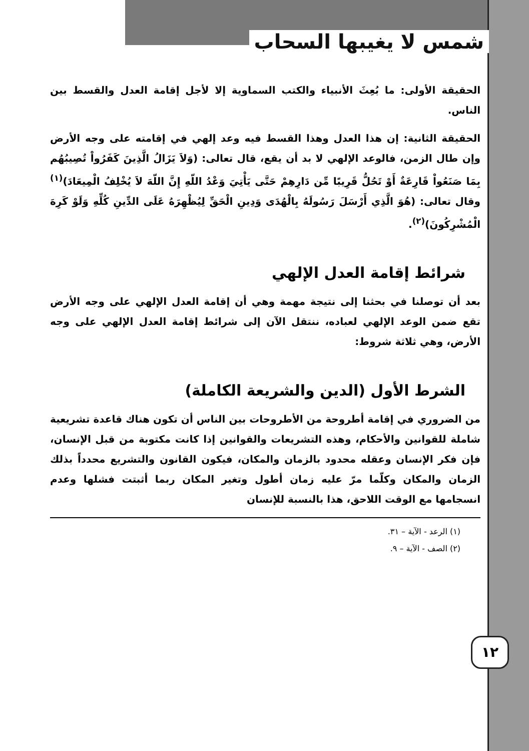شمس لا يغيبها السحاب
الحقيقة الأولى: ما بُعِثَ الأنبياء والكتب السماوية إلا لأجل إقامة العدل والقسط بين الناس.
الحقيقة الثانية: إن هذا العدل وهذا القسط فيه وعد إلهي في إقامته على وجه الأرض وإن طال الزمن، فالوعد الإلهي لا بد أن يقع، قال تعالى: (وَلاَ يَزَالُ الَّذِينَ كَفَرُواْ تُصِيبُهُم بِمَا صَنَعُواْ قَارِعَةٌ أَوْ تَحُلُّ قَرِيبًا مِّن دَارِهِمْ حَتَّى يَأْتِيَ وَعْدُ اللّهِ إِنَّ اللّهَ لاَ يُخْلِفُ الْمِيعَادَ)<sup>(١)</sup> وقال تعالى: (هُوَ الَّذِي أَرْسَلَ رَسُولَهُ بِالْهُدَى وَدِينِ الْحَقِّ لِيُظْهِرَهُ عَلَى الدِّينِ كُلِّهِ وَلَوْ كَرِهَ الْمُشْرِكُونَ)<sup>(٢)</sup>.
شرائط إقامة العدل الإلهي
بعد أن توصلنا في بحثنا إلى نتيجة مهمة وهي أن إقامة العدل الإلهي على وجه الأرض تقع ضمن الوعد الإلهي لعباده، ننتقل الآن إلى شرائط إقامة العدل الإلهي على وجه الأرض، وهي ثلاثة شروط:
الشرط الأول (الدين والشريعة الكاملة)
من الضروري في إقامة أطروحة من الأطروحات بين الناس أن تكون هناك قاعدة تشريعية شاملة للقوانين والأحكام، وهذه التشريعات والقوانين إذا كانت مكتوبة من قبل الإنسان، فإن فكر الإنسان وعقله محدود بالزمان والمكان، فيكون القانون والتشريع محدداً بذلك الزمان والمكان وكلّما مرّ عليه زمان أطول وتغير المكان ربما أثبتت فشلها وعدم انسجامها مع الوقت اللاحق، هذا بالنسبة للإنسان
(١) الرعد - الآية – ٣١.
(٢) الصف - الآية – ٩.
١٢